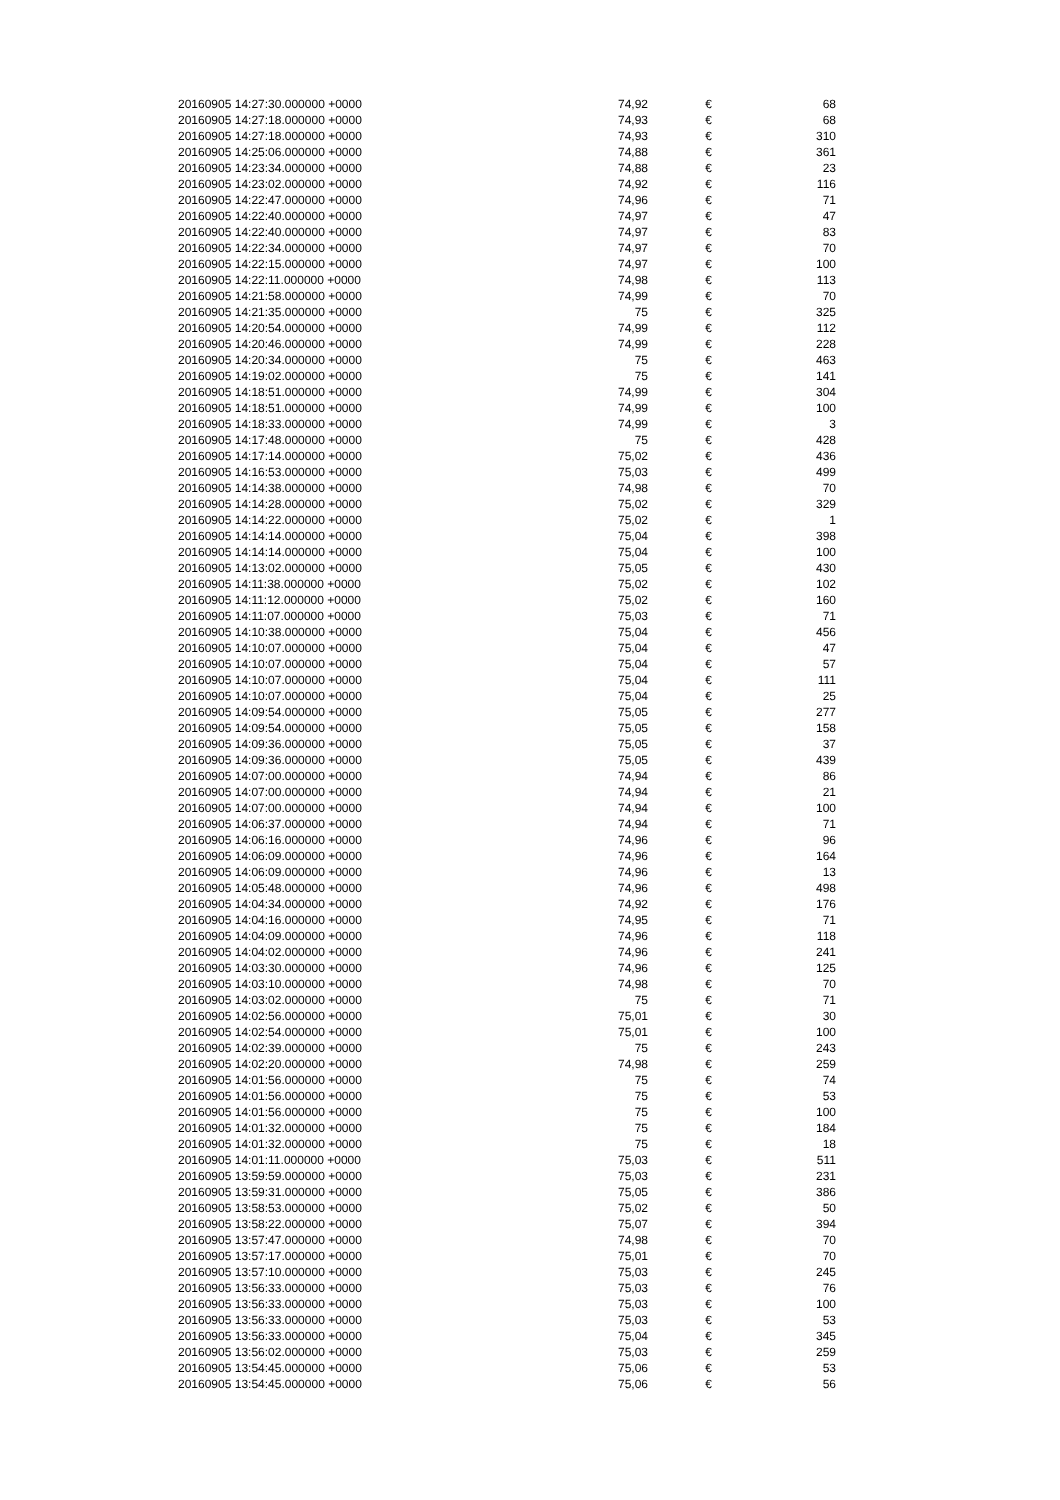| 20160905 14:27:30.000000 +0000 | 74,92 | € | 68 |
| 20160905 14:27:18.000000 +0000 | 74,93 | € | 68 |
| 20160905 14:27:18.000000 +0000 | 74,93 | € | 310 |
| 20160905 14:25:06.000000 +0000 | 74,88 | € | 361 |
| 20160905 14:23:34.000000 +0000 | 74,88 | € | 23 |
| 20160905 14:23:02.000000 +0000 | 74,92 | € | 116 |
| 20160905 14:22:47.000000 +0000 | 74,96 | € | 71 |
| 20160905 14:22:40.000000 +0000 | 74,97 | € | 47 |
| 20160905 14:22:40.000000 +0000 | 74,97 | € | 83 |
| 20160905 14:22:34.000000 +0000 | 74,97 | € | 70 |
| 20160905 14:22:15.000000 +0000 | 74,97 | € | 100 |
| 20160905 14:22:11.000000 +0000 | 74,98 | € | 113 |
| 20160905 14:21:58.000000 +0000 | 74,99 | € | 70 |
| 20160905 14:21:35.000000 +0000 | 75 | € | 325 |
| 20160905 14:20:54.000000 +0000 | 74,99 | € | 112 |
| 20160905 14:20:46.000000 +0000 | 74,99 | € | 228 |
| 20160905 14:20:34.000000 +0000 | 75 | € | 463 |
| 20160905 14:19:02.000000 +0000 | 75 | € | 141 |
| 20160905 14:18:51.000000 +0000 | 74,99 | € | 304 |
| 20160905 14:18:51.000000 +0000 | 74,99 | € | 100 |
| 20160905 14:18:33.000000 +0000 | 74,99 | € | 3 |
| 20160905 14:17:48.000000 +0000 | 75 | € | 428 |
| 20160905 14:17:14.000000 +0000 | 75,02 | € | 436 |
| 20160905 14:16:53.000000 +0000 | 75,03 | € | 499 |
| 20160905 14:14:38.000000 +0000 | 74,98 | € | 70 |
| 20160905 14:14:28.000000 +0000 | 75,02 | € | 329 |
| 20160905 14:14:22.000000 +0000 | 75,02 | € | 1 |
| 20160905 14:14:14.000000 +0000 | 75,04 | € | 398 |
| 20160905 14:14:14.000000 +0000 | 75,04 | € | 100 |
| 20160905 14:13:02.000000 +0000 | 75,05 | € | 430 |
| 20160905 14:11:38.000000 +0000 | 75,02 | € | 102 |
| 20160905 14:11:12.000000 +0000 | 75,02 | € | 160 |
| 20160905 14:11:07.000000 +0000 | 75,03 | € | 71 |
| 20160905 14:10:38.000000 +0000 | 75,04 | € | 456 |
| 20160905 14:10:07.000000 +0000 | 75,04 | € | 47 |
| 20160905 14:10:07.000000 +0000 | 75,04 | € | 57 |
| 20160905 14:10:07.000000 +0000 | 75,04 | € | 111 |
| 20160905 14:10:07.000000 +0000 | 75,04 | € | 25 |
| 20160905 14:09:54.000000 +0000 | 75,05 | € | 277 |
| 20160905 14:09:54.000000 +0000 | 75,05 | € | 158 |
| 20160905 14:09:36.000000 +0000 | 75,05 | € | 37 |
| 20160905 14:09:36.000000 +0000 | 75,05 | € | 439 |
| 20160905 14:07:00.000000 +0000 | 74,94 | € | 86 |
| 20160905 14:07:00.000000 +0000 | 74,94 | € | 21 |
| 20160905 14:07:00.000000 +0000 | 74,94 | € | 100 |
| 20160905 14:06:37.000000 +0000 | 74,94 | € | 71 |
| 20160905 14:06:16.000000 +0000 | 74,96 | € | 96 |
| 20160905 14:06:09.000000 +0000 | 74,96 | € | 164 |
| 20160905 14:06:09.000000 +0000 | 74,96 | € | 13 |
| 20160905 14:05:48.000000 +0000 | 74,96 | € | 498 |
| 20160905 14:04:34.000000 +0000 | 74,92 | € | 176 |
| 20160905 14:04:16.000000 +0000 | 74,95 | € | 71 |
| 20160905 14:04:09.000000 +0000 | 74,96 | € | 118 |
| 20160905 14:04:02.000000 +0000 | 74,96 | € | 241 |
| 20160905 14:03:30.000000 +0000 | 74,96 | € | 125 |
| 20160905 14:03:10.000000 +0000 | 74,98 | € | 70 |
| 20160905 14:03:02.000000 +0000 | 75 | € | 71 |
| 20160905 14:02:56.000000 +0000 | 75,01 | € | 30 |
| 20160905 14:02:54.000000 +0000 | 75,01 | € | 100 |
| 20160905 14:02:39.000000 +0000 | 75 | € | 243 |
| 20160905 14:02:20.000000 +0000 | 74,98 | € | 259 |
| 20160905 14:01:56.000000 +0000 | 75 | € | 74 |
| 20160905 14:01:56.000000 +0000 | 75 | € | 53 |
| 20160905 14:01:56.000000 +0000 | 75 | € | 100 |
| 20160905 14:01:32.000000 +0000 | 75 | € | 184 |
| 20160905 14:01:32.000000 +0000 | 75 | € | 18 |
| 20160905 14:01:11.000000 +0000 | 75,03 | € | 511 |
| 20160905 13:59:59.000000 +0000 | 75,03 | € | 231 |
| 20160905 13:59:31.000000 +0000 | 75,05 | € | 386 |
| 20160905 13:58:53.000000 +0000 | 75,02 | € | 50 |
| 20160905 13:58:22.000000 +0000 | 75,07 | € | 394 |
| 20160905 13:57:47.000000 +0000 | 74,98 | € | 70 |
| 20160905 13:57:17.000000 +0000 | 75,01 | € | 70 |
| 20160905 13:57:10.000000 +0000 | 75,03 | € | 245 |
| 20160905 13:56:33.000000 +0000 | 75,03 | € | 76 |
| 20160905 13:56:33.000000 +0000 | 75,03 | € | 100 |
| 20160905 13:56:33.000000 +0000 | 75,03 | € | 53 |
| 20160905 13:56:33.000000 +0000 | 75,04 | € | 345 |
| 20160905 13:56:02.000000 +0000 | 75,03 | € | 259 |
| 20160905 13:54:45.000000 +0000 | 75,06 | € | 53 |
| 20160905 13:54:45.000000 +0000 | 75,06 | € | 56 |